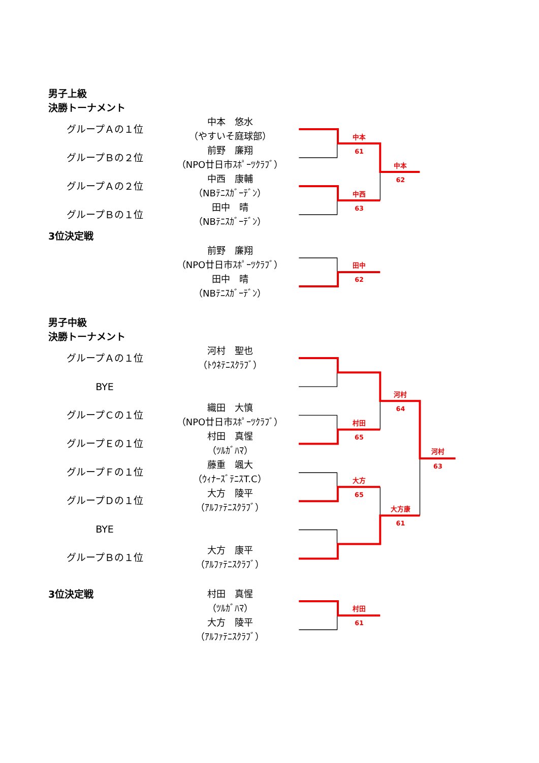男子上級
決勝トーナメント
グループＡの１位
中本　悠水
（やすいそ庭球部）
グループＢの２位
前野　廉翔
（NPO廿日市ｽﾎﾟｰﾂｸﾗﾌﾞ）
グループＡの２位
中西　康輔
（NBﾃﾆｽｶﾞｰﾃﾞﾝ）
グループＢの１位
田中　晴
（NBﾃﾆｽｶﾞｰﾃﾞﾝ）
中本
61
中本
62
中西
63
3位決定戦
前野　廉翔
（NPO廿日市ｽﾎﾟｰﾂｸﾗﾌﾞ）
田中　晴
（NBﾃﾆｽｶﾞｰﾃﾞﾝ）
田中
62
男子中級
決勝トーナメント
グループＡの１位
河村　聖也
（ﾄｳﾈﾃﾆｽｸﾗﾌﾞ）
BYE
グループＣの１位
織田　大慎
（NPO廿日市ｽﾎﾟｰﾂｸﾗﾌﾞ）
グループＥの１位
村田　真惺
（ﾂﾙｶﾞﾊﾏ）
グループＦの１位
藤重　颯大
（ｳｨﾅｰｽﾞﾃﾆｽT.C）
グループＤの１位
大方　陵平
（ｱﾙﾌｧﾃﾆｽｸﾗﾌﾞ）
BYE
グループＢの１位
大方　康平
（ｱﾙﾌｧﾃﾆｽｸﾗﾌﾞ）
河村
64
村田
65
河村
63
大方
65
大方康
61
3位決定戦
村田　真惺
（ﾂﾙｶﾞﾊﾏ）
大方　陵平
（ｱﾙﾌｧﾃﾆｽｸﾗﾌﾞ）
村田
61